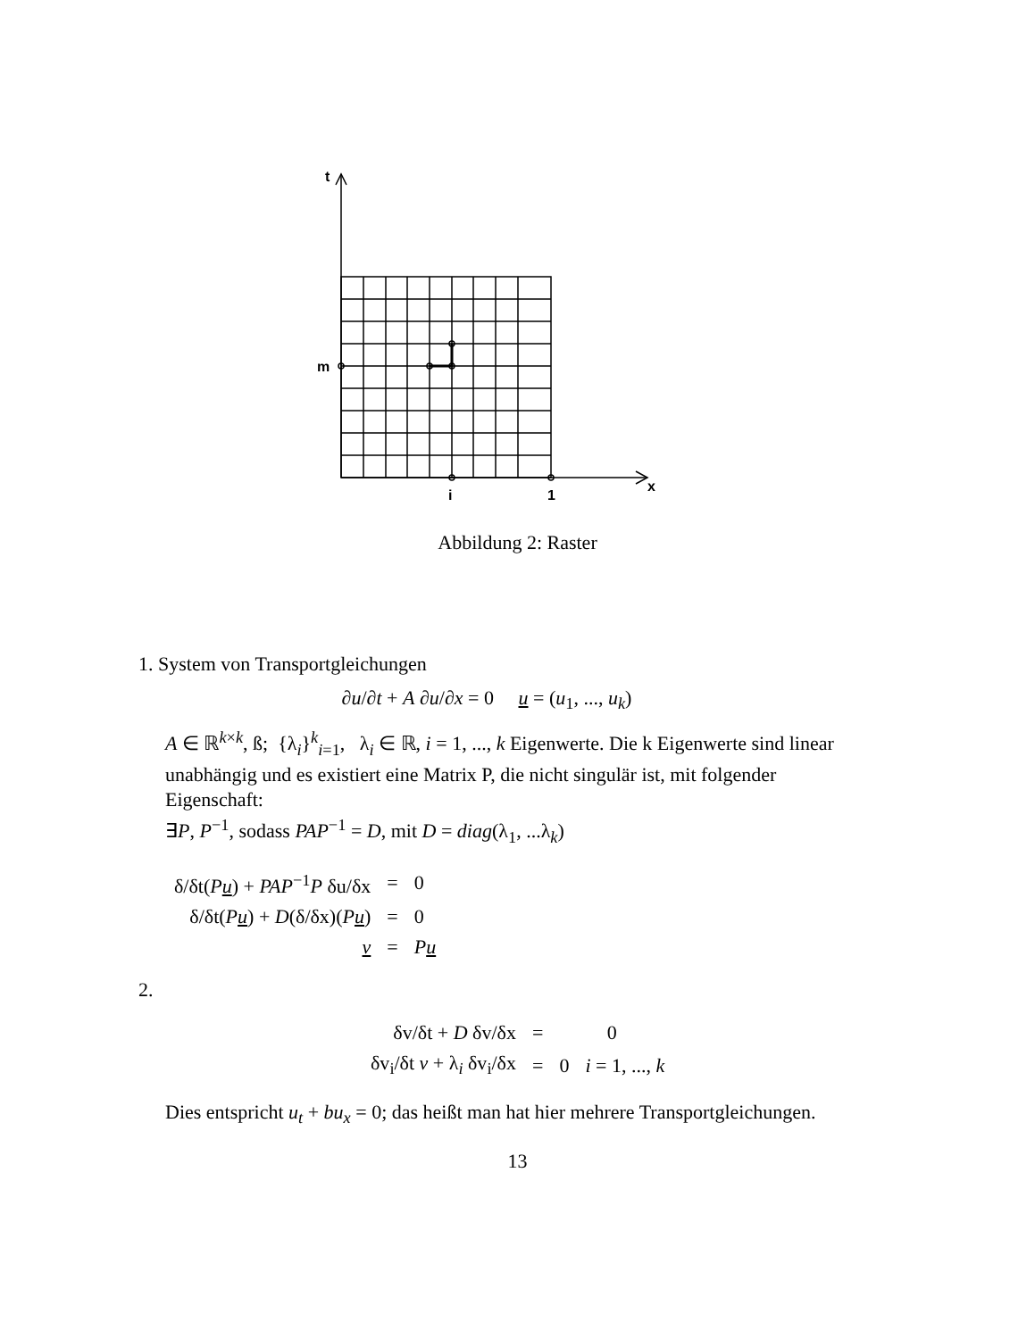t
m
i
1
x
Abbildung 2: Raster
1. System von Transportgleichungen
∂u/∂t + A ∂u/∂x = 0 u = (u<sub>1</sub>, ..., u<sub>k</sub>)
A ∈ ℝ<sup>k×k</sup>, ß; {λ<sub>i</sub>}<sup>k</sup><sub>i=1</sub>, λ<sub>i</sub> ∈ ℝ, i = 1, ..., k Eigenwerte. Die k Eigenwerte sind linear unabhängig und es existiert eine Matrix P, die nicht singulär ist, mit folgender Eigenschaft:
∃P, P<sup>−1</sup>, sodass PAP<sup>−1</sup> = D, mit D = diag(λ<sub>1</sub>, ...λ<sub>k</sub>)
| δ/δt( P u ) + PAP<sup>−1</sup> P δu/δx | = | 0 |
| δ/δt( P u ) + D (δ/δx)( P u ) | = | 0 |
| v | = | P u |
2.
| δv/δt + D δv/δx | = | 0 | |
| δv<sub>i</sub>/δt v + λ<sub>i</sub> δv<sub>i</sub>/δx | = | 0 | i = 1, ..., k |
Dies entspricht u<sub>t</sub> + bu<sub>x</sub> = 0; das heißt man hat hier mehrere Transportgleichungen.
13